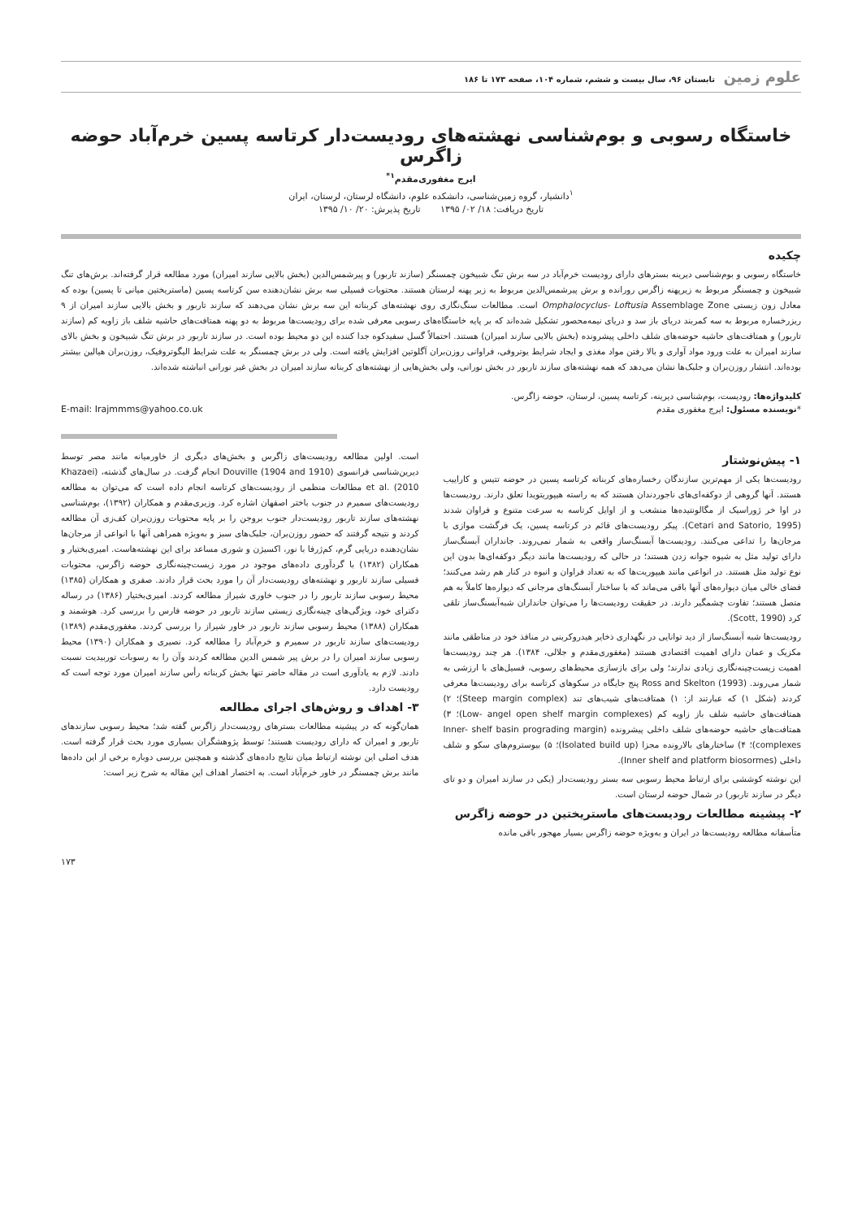علوم زمین تابستان ۹۶، سال بیست و ششم، شماره ۱۰۴، صفحه ۱۷۳ تا ۱۸۶
خاستگاه رسوبی و بوم‌شناسی نهشته‌های رودیست‌دار کرتاسه پسین خرم‌آباد حوضه زاگرس
ایرج مغفوری‌مقدم<sup>۱*</sup>
<sup>۱</sup> دانشیار، گروه زمین‌شناسی، دانشکده علوم، دانشگاه لرستان، لرستان، ایران
تاریخ دریافت: ۱۸/ ۰۲/ ۱۳۹۵ تاریخ پذیرش: ۲۰/ ۱۰/ ۱۳۹۵
چکیده
خاستگاه رسوبی و بوم‌شناسی دیرینه بسترهای دارای رودیست خرم‌آباد در سه برش تنگ شبیخون چمسنگر (سازند تاربور) و پیرشمس‌الدین (بخش بالایی سازند امیران) مورد مطالعه قرار گرفته‌اند. برش‌های تنگ شبیخون و چمسنگر مربوط به زیرپهنه زاگرس رورانده و برش پیرشمس‌الدین مربوط به زیر پهنه لرستان هستند. محتویات فسیلی سه برش نشان‌دهنده سن کرتاسه پسین (ماستریختین میانی تا پسین) بوده که معادل زون زیستی Omphalocyclus- Loftusia Assemblage Zone است. مطالعات سنگ‌نگاری روی نهشته‌های کربناته این سه برش نشان می‌دهند که سازند تاربور و بخش بالایی سازند امیران از ۹ ریزرخساره مربوط به سه کمربند دریای باز سد و دریای نیمه‌محصور تشکیل شده‌اند که بر پایه خاستگاه‌های رسوبی معرفی شده برای رودیست‌ها مربوط به دو پهنه همتافت‌های حاشیه شلف باز زاویه کم (سازند تاربور) و همتافت‌های حاشیه حوضه‌های شلف داخلی پیشرونده (بخش بالایی سازند امیران) هستند. احتمالاً گسل سفیدکوه جدا کننده این دو محیط بوده است. در سازند تاربور در برش تنگ شبیخون و بخش بالای سازند امیران به علت ورود مواد آواری و بالا رفتن مواد مغذی و ایجاد شرایط یوتروفی، فراوانی روزن‌بران آگلوتین افزایش یافته است. ولی در برش چمسنگر به علت شرایط الیگوتروفیک، روزن‌بران هیالین بیشتر بوده‌اند. انتشار روزن‌بران و جلبک‌ها نشان می‌دهد که همه نهشته‌های سازند تاربور در بخش نورانی، ولی بخش‌هایی از نهشته‌های کربناته سازند امیران در بخش غیر نورانی انباشته شده‌اند.
کلیدواژه‌ها: رودیست، بوم‌شناسی دیرینه، کرتاسه پسین، لرستان، حوضه زاگرس.
*نویسنده مسئول: ایرج مغفوری مقدم E-mail: Irajmmms@yahoo.co.uk
۱- پیش‌نوشتار
رودیست‌ها یکی از مهم‌ترین سازندگان رخساره‌های کربناته کرتاسه پسین در حوضه تتیس و کاراییب هستند. آنها گروهی از دوکفه‌ای‌های ناجوردندان هستند که به راسته هیپوریتویدا تعلق دارند. رودیست‌ها در اوا خر ژوراسیک از مگالونتیده‌ها منشعب و از اوایل کرتاسه به سرعت متنوع و فراوان شدند (Cetari and Satorio, 1995). پیکر رودیست‌های قائم در کرتاسه پسین، یک فرگشت موازی با مرجان‌ها را تداعی می‌کنند. رودیست‌ها آبسنگ‌ساز واقعی به شمار نمی‌روند. جانداران آبسنگ‌ساز دارای تولید مثل به شیوه جوانه زدن هستند؛ در حالی که رودیست‌ها مانند دیگر دوکفه‌ای‌ها بدون این نوع تولید مثل هستند. در انواعی مانند هیپوریت‌ها که به تعداد فراوان و انبوه در کنار هم رشد می‌کنند؛ فضای خالی میان دیواره‌های آنها باقی می‌ماند که با ساختار آبسنگ‌های مرجانی که دیواره‌ها کاملاً به هم متصل هستند؛ تفاوت چشمگیر دارند. در حقیقت رودیست‌ها را می‌توان جانداران شبه‌آبسنگ‌ساز تلقی کرد (Scott, 1990).
رودیست‌ها شبه آبسنگ‌ساز از دید توانایی در نگهداری ذخایر هیدروکربنی در منافذ خود در مناطقی مانند مکزیک و عمان دارای اهمیت اقتصادی هستند (مغفوری‌مقدم و جلالی، ۱۳۸۴). هر چند رودیست‌ها اهمیت زیست‌چینه‌نگاری زیادی ندارند؛ ولی برای بازسازی محیط‌های رسوبی، فسیل‌های با ارزشی به شمار می‌روند. Ross and Skelton (1993) پنج جایگاه در سکوهای کرتاسه برای رودیست‌ها معرفی کردند (شکل ۱) که عبارتند از: ۱) همتافت‌های شیب‌های تند (Steep margin complex)؛ ۲) همتافت‌های حاشیه شلف باز زاویه کم (Low- angel open shelf margin complexes)؛ ۳) همتافت‌های حاشیه حوضه‌های شلف داخلی پیشرونده (Inner- shelf basin prograding margin complexes)؛ ۴) ساختارهای بالارونده مجزا (Isolated build up)؛ ۵) بیوستروم‌های سکو و شلف داخلی (Inner shelf and platform biosormes).
این نوشته کوششی برای ارتباط محیط رسوبی سه بستر رودیست‌دار (یکی در سازند امیران و دو تای دیگر در سازند تاربور) در شمال حوضه لرستان است.
۲- پیشینه مطالعات رودیست‌های ماستریختین در حوضه زاگرس
متأسفانه مطالعه رودیست‌ها در ایران و به‌ویژه حوضه زاگرس بسیار مهجور باقی مانده
است. اولین مطالعه رودیست‌های زاگرس و بخش‌های دیگری از خاورمیانه مانند مصر توسط دیرین‌شناسی فرانسوی (Douville (1904 and 1910 انجام گرفت. در سال‌های گذشته، (Khazaei et al. (2010 مطالعات منظمی از رودیست‌های کرتاسه انجام داده است که می‌توان به مطالعه رودیست‌های سمیرم در جنوب باختر اصفهان اشاره کرد. وزیری‌مقدم و همکاران (۱۳۹۲)، بوم‌شناسی نهشته‌های سازند تاربور رودیست‌دار جنوب بروجن را بر پایه محتویات روزن‌بران کف‌زی آن مطالعه کردند و نتیجه گرفتند که حضور روزن‌بران، جلبک‌های سبز و به‌ویژه همراهی آنها با انواعی از مرجان‌ها نشان‌دهنده دریایی گرم، کم‌ژرفا با نور، اکسیژن و شوری مساعد برای این نهشته‌هاست. امیری‌بختیار و همکاران (۱۳۸۲) با گردآوری داده‌های موجود در مورد زیست‌چینه‌نگاری حوضه زاگرس، محتویات فسیلی سازند تاربور و نهشته‌های رودیست‌دار آن را مورد بحث قرار دادند. صفری و همکاران (۱۳۸۵) محیط رسوبی سازند تاربور را در جنوب خاوری شیراز مطالعه کردند. امیری‌بختیار (۱۳۸۶) در رساله دکترای خود، ویژگی‌های چینه‌نگاری زیستی سازند تاربور در حوضه فارس را بررسی کرد. هوشمند و همکاران (۱۳۸۸) محیط رسوبی سازند تاربور در خاور شیراز را بررسی کردند. مغفوری‌مقدم (۱۳۸۹) رودیست‌های سازند تاربور در سمیرم و خرم‌آباد را مطالعه کرد. نصیری و همکاران (۱۳۹۰) محیط رسوبی سازند امیران را در برش پیر شمس الدین مطالعه کردند وآن را به رسوبات توربیدیت نسبت دادند. لازم به یادآوری است در مقاله حاضر تنها بخش کربناته رأس سازند امیران مورد توجه است که رودیست دارد.
۳- اهداف و روش‌های اجرای مطالعه
همان‌گونه که در پیشینه مطالعات بسترهای رودیست‌دار زاگرس گفته شد؛ محیط رسوبی سازندهای تاربور و امیران که دارای رودیست هستند؛ توسط پژوهشگران بسیاری مورد بحث قرار گرفته است. هدف اصلی این نوشته ارتباط میان نتایج داده‌های گذشته و همچنین بررسی دوباره برخی از این داده‌ها مانند برش چمسنگر در خاور خرم‌آباد است. به اختصار اهداف این مقاله به شرح زیر است:
۱۷۳